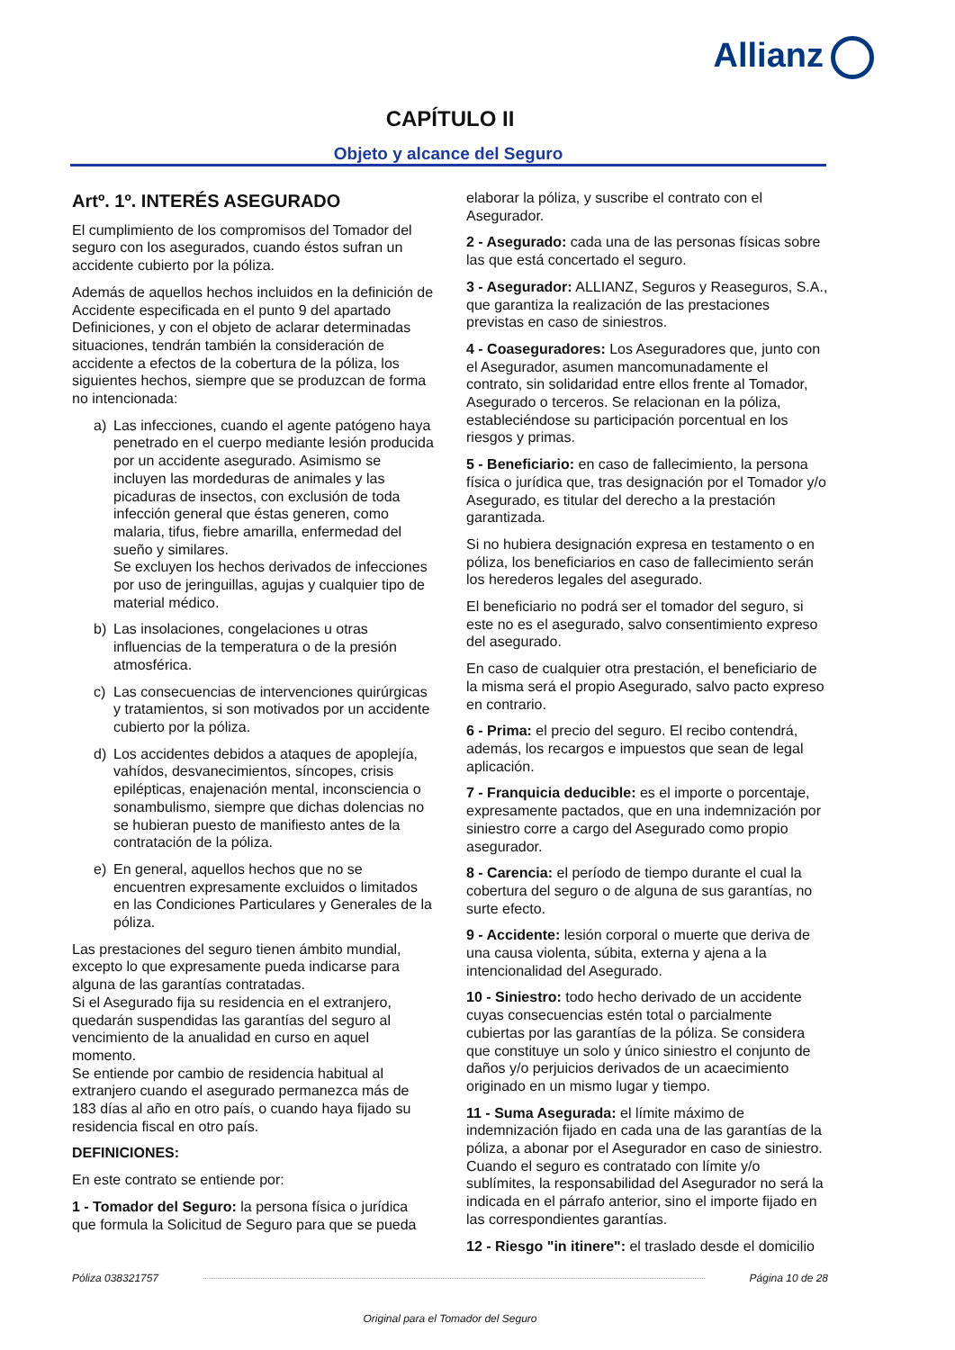Allianz
CAPÍTULO II
Objeto y alcance del Seguro
Artº. 1º. INTERÉS ASEGURADO
El cumplimiento de los compromisos del Tomador del seguro con los asegurados, cuando éstos sufran un accidente cubierto por la póliza.
Además de aquellos hechos incluidos en la definición de Accidente especificada en el punto 9 del apartado Definiciones, y con el objeto de aclarar determinadas situaciones, tendrán también la consideración de accidente a efectos de la cobertura de la póliza, los siguientes hechos, siempre que se produzcan de forma no intencionada:
a) Las infecciones, cuando el agente patógeno haya penetrado en el cuerpo mediante lesión producida por un accidente asegurado. Asimismo se incluyen las mordeduras de animales y las picaduras de insectos, con exclusión de toda infección general que éstas generen, como malaria, tifus, fiebre amarilla, enfermedad del sueño y similares.
Se excluyen los hechos derivados de infecciones por uso de jeringuillas, agujas y cualquier tipo de material médico.
b) Las insolaciones, congelaciones u otras influencias de la temperatura o de la presión atmosférica.
c) Las consecuencias de intervenciones quirúrgicas y tratamientos, si son motivados por un accidente cubierto por la póliza.
d) Los accidentes debidos a ataques de apoplejía, vahídos, desvanecimientos, síncopes, crisis epilépticas, enajenación mental, inconsciencia o sonambulismo, siempre que dichas dolencias no se hubieran puesto de manifiesto antes de la contratación de la póliza.
e) En general, aquellos hechos que no se encuentren expresamente excluidos o limitados en las Condiciones Particulares y Generales de la póliza.
Las prestaciones del seguro tienen ámbito mundial, excepto lo que expresamente pueda indicarse para alguna de las garantías contratadas.
Si el Asegurado fija su residencia en el extranjero, quedarán suspendidas las garantías del seguro al vencimiento de la anualidad en curso en aquel momento.
Se entiende por cambio de residencia habitual al extranjero cuando el asegurado permanezca más de 183 días al año en otro país, o cuando haya fijado su residencia fiscal en otro país.
DEFINICIONES:
En este contrato se entiende por:
1 - Tomador del Seguro: la persona física o jurídica que formula la Solicitud de Seguro para que se pueda
elaborar la póliza, y suscribe el contrato con el Asegurador.
2 - Asegurado: cada una de las personas físicas sobre las que está concertado el seguro.
3 - Asegurador: ALLIANZ, Seguros y Reaseguros, S.A., que garantiza la realización de las prestaciones previstas en caso de siniestros.
4 - Coaseguradores: Los Aseguradores que, junto con el Asegurador, asumen mancomunadamente el contrato, sin solidaridad entre ellos frente al Tomador, Asegurado o terceros. Se relacionan en la póliza, estableciéndose su participación porcentual en los riesgos y primas.
5 - Beneficiario: en caso de fallecimiento, la persona física o jurídica que, tras designación por el Tomador y/o Asegurado, es titular del derecho a la prestación garantizada.
Si no hubiera designación expresa en testamento o en póliza, los beneficiarios en caso de fallecimiento serán los herederos legales del asegurado.
El beneficiario no podrá ser el tomador del seguro, si este no es el asegurado, salvo consentimiento expreso del asegurado.
En caso de cualquier otra prestación, el beneficiario de la misma será el propio Asegurado, salvo pacto expreso en contrario.
6 - Prima: el precio del seguro. El recibo contendrá, además, los recargos e impuestos que sean de legal aplicación.
7 - Franquicia deducible: es el importe o porcentaje, expresamente pactados, que en una indemnización por siniestro corre a cargo del Asegurado como propio asegurador.
8 - Carencia: el período de tiempo durante el cual la cobertura del seguro o de alguna de sus garantías, no surte efecto.
9 - Accidente: lesión corporal o muerte que deriva de una causa violenta, súbita, externa y ajena a la intencionalidad del Asegurado.
10 - Siniestro: todo hecho derivado de un accidente cuyas consecuencias estén total o parcialmente cubiertas por las garantías de la póliza. Se considera que constituye un solo y único siniestro el conjunto de daños y/o perjuicios derivados de un acaecimiento originado en un mismo lugar y tiempo.
11 - Suma Asegurada: el límite máximo de indemnización fijado en cada una de las garantías de la póliza, a abonar por el Asegurador en caso de siniestro. Cuando el seguro es contratado con límite y/o sublímites, la responsabilidad del Asegurador no será la indicada en el párrafo anterior, sino el importe fijado en las correspondientes garantías.
12 - Riesgo "in itinere": el traslado desde el domicilio
Póliza 038321757 Página 10 de 28
Original para el Tomador del Seguro